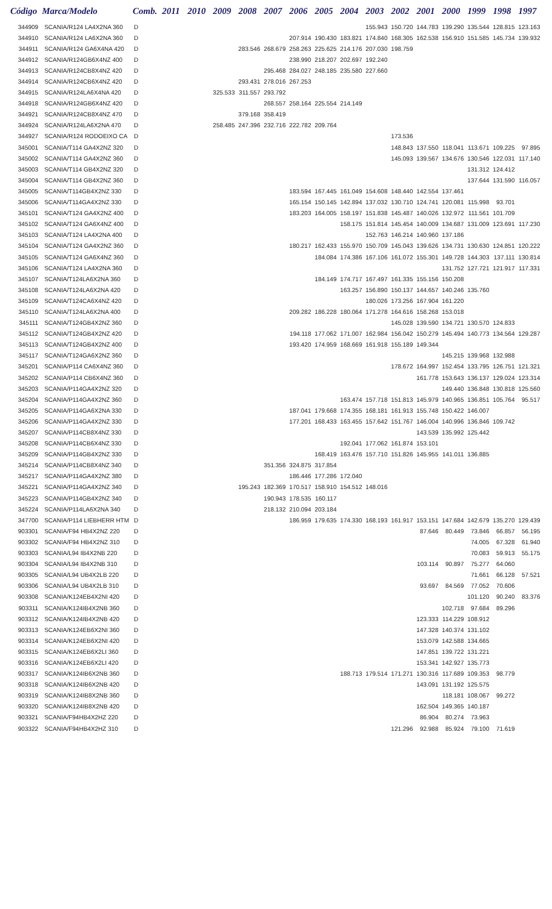| Código | Marca/Modelo | Comb. | 2011 | 2010 | 2009 | 2008 | 2007 | 2006 | 2005 | 2004 | 2003 | 2002 | 2001 | 2000 | 1999 | 1998 | 1997 |
| --- | --- | --- | --- | --- | --- | --- | --- | --- | --- | --- | --- | --- | --- | --- | --- | --- | --- |
| 344909 | SCANIA/R124 LA4X2NA 360 | D | | | | | | | | | 155.943 | 150.720 | 144.783 | 139.290 | 135.544 | 128.815 | 123.163 |
| 344910 | SCANIA/R124 LA6X2NA 360 | D | | | | | | 207.914 | 190.430 | 183.821 | 174.840 | 168.305 | 162.538 | 156.910 | 151.585 | 145.734 | 139.932 |
| 344911 | SCANIA/R124 GA6X4NA 420 | D | | | | 283.546 | 268.679 | 258.263 | 225.625 | 214.176 | 207.030 | 198.759 | | | | | |
| 344912 | SCANIA/R124GB6X4NZ 400 | D | | | | | | 238.990 | 218.207 | 202.697 | 192.240 | | | | | | |
| 344913 | SCANIA/R124CB8X4NZ 420 | D | | | | | 295.468 | 284.027 | 248.185 | 235.580 | 227.660 | | | | | | |
| 344914 | SCANIA/R124CB6X4NZ 420 | D | | | | 293.431 | 278.016 | 267.253 | | | | | | | | | |
| 344915 | SCANIA/R124LA6X4NA 420 | D | | | 325.533 | 311.557 | 293.792 | | | | | | | | | | |
| 344918 | SCANIA/R124GB6X4NZ 420 | D | | | | | 268.557 | 258.164 | 225.554 | 214.149 | | | | | | | |
| 344921 | SCANIA/R124CB8X4NZ 470 | D | | | | 379.168 | 358.419 | | | | | | | | | | |
| 344924 | SCANIA/R124LA6X2NA 470 | D | | | 258.485 | 247.396 | 232.716 | 222.782 | 209.764 | | | | | | | | |
| 344927 | SCANIA/R124 RODOEIXO CA | D | | | | | | | | | | 173.536 | | | | | |
| 345001 | SCANIA/T114 GA4X2NZ 320 | D | | | | | | | | | | 148.843 | 137.550 | 118.041 | 113.671 | 109.225 | 97.895 |
| 345002 | SCANIA/T114 GA4X2NZ 360 | D | | | | | | | | | | 145.093 | 139.567 | 134.676 | 130.546 | 122.031 | 117.140 |
| 345003 | SCANIA/T114 GB4X2NZ 320 | D | | | | | | | | | | | | | 131.312 | 124.412 | |
| 345004 | SCANIA/T114 GB4X2NZ 360 | D | | | | | | | | | | | | | 137.644 | 131.590 | 116.057 |
| 345005 | SCANIA/T114GB4X2NZ 330 | D | | | | | | 183.594 | 167.445 | 161.049 | 154.608 | 148.440 | 142.554 | 137.461 | | | |
| 345006 | SCANIA/T114GA4X2NZ 330 | D | | | | | | 165.154 | 150.145 | 142.894 | 137.032 | 130.710 | 124.741 | 120.081 | 115.998 | 93.701 | |
| 345101 | SCANIA/T124 GA4X2NZ 400 | D | | | | | | 183.203 | 164.005 | 158.197 | 151.838 | 145.487 | 140.026 | 132.972 | 111.561 | 101.709 | |
| 345102 | SCANIA/T124 GA6X4NZ 400 | D | | | | | | | | 158.175 | 151.814 | 145.454 | 140.009 | 134.687 | 131.009 | 123.691 | 117.230 |
| 345103 | SCANIA/T124 LA4X2NA 400 | D | | | | | | | | | 152.763 | 146.214 | 140.960 | 137.186 | | | |
| 345104 | SCANIA/T124 GA4X2NZ 360 | D | | | | | | 180.217 | 162.433 | 155.970 | 150.709 | 145.043 | 139.626 | 134.731 | 130.630 | 124.851 | 120.222 |
| 345105 | SCANIA/T124 GA6X4NZ 360 | D | | | | | | | 184.084 | 174.386 | 167.106 | 161.072 | 155.301 | 149.728 | 144.303 | 137.111 | 130.814 |
| 345106 | SCANIA/T124 LA4X2NA 360 | D | | | | | | | | | | | | 131.752 | 127.721 | 121.917 | 117.331 |
| 345107 | SCANIA/T124LA6X2NA 360 | D | | | | | | | 184.149 | 174.717 | 167.497 | 161.335 | 155.156 | 150.208 | | | |
| 345108 | SCANIA/T124LA6X2NA 420 | D | | | | | | | | 163.257 | 156.890 | 150.137 | 144.657 | 140.246 | 135.760 | | |
| 345109 | SCANIA/T124CA6X4NZ 420 | D | | | | | | | | | 180.026 | 173.256 | 167.904 | 161.220 | | | |
| 345110 | SCANIA/T124LA6X2NA 400 | D | | | | | | 209.282 | 186.228 | 180.064 | 171.278 | 164.616 | 158.268 | 153.018 | | | |
| 345111 | SCANIA/T124GB4X2NZ 360 | D | | | | | | | | | | 145.028 | 139.590 | 134.721 | 130.570 | 124.833 | |
| 345112 | SCANIA/T124GB4X2NZ 420 | D | | | | | | 194.118 | 177.062 | 171.007 | 162.984 | 156.042 | 150.279 | 145.494 | 140.773 | 134.564 | 129.287 |
| 345113 | SCANIA/T124GB4X2NZ 400 | D | | | | | | 193.420 | 174.959 | 168.669 | 161.918 | 155.189 | 149.344 | | | | |
| 345117 | SCANIA/T124GA6X2NZ 360 | D | | | | | | | | | | | | 145.215 | 139.968 | 132.988 | |
| 345201 | SCANIA/P114 CA6X4NZ 360 | D | | | | | | | | | | 178.672 | 164.997 | 152.454 | 133.795 | 126.751 | 121.321 |
| 345202 | SCANIA/P114 CB6X4NZ 360 | D | | | | | | | | | | | 161.778 | 153.643 | 136.137 | 129.024 | 123.314 |
| 345203 | SCANIA/P114GA4X2NZ 320 | D | | | | | | | | | | | | 149.440 | 136.848 | 130.818 | 125.560 |
| 345204 | SCANIA/P114GA4X2NZ 360 | D | | | | | | | | 163.474 | 157.718 | 151.813 | 145.979 | 140.965 | 136.851 | 105.764 | 95.517 |
| 345205 | SCANIA/P114GA6X2NA 330 | D | | | | | | 187.041 | 179.668 | 174.355 | 168.181 | 161.913 | 155.748 | 150.422 | 146.007 | | |
| 345206 | SCANIA/P114GA4X2NZ 330 | D | | | | | | 177.201 | 168.433 | 163.455 | 157.642 | 151.767 | 146.004 | 140.996 | 136.846 | 109.742 | |
| 345207 | SCANIA/P114CB8X4NZ 330 | D | | | | | | | | | | | 143.539 | 135.992 | 125.442 | | |
| 345208 | SCANIA/P114CB6X4NZ 330 | D | | | | | | | | 192.041 | 177.062 | 161.874 | 153.101 | | | | |
| 345209 | SCANIA/P114GB4X2NZ 330 | D | | | | | | | 168.419 | 163.476 | 157.710 | 151.826 | 145.955 | 141.011 | 136.885 | | |
| 345214 | SCANIA/P114CB8X4NZ 340 | D | | | | | 351.356 | 324.875 | 317.854 | | | | | | | | |
| 345217 | SCANIA/P114GA4X2NZ 380 | D | | | | | | 186.446 | 177.286 | 172.040 | | | | | | | |
| 345221 | SCANIA/P114GA4X2NZ 340 | D | | | | 195.243 | 182.369 | 170.517 | 158.910 | 154.512 | 148.016 | | | | | | |
| 345223 | SCANIA/P114GB4X2NZ 340 | D | | | | | 190.943 | 178.535 | 160.117 | | | | | | | | |
| 345224 | SCANIA/P114LA6X2NA 340 | D | | | | | 218.132 | 210.094 | 203.184 | | | | | | | | |
| 347700 | SCANIA/P114 LIEBHERR HTM | D | | | | | | 186.959 | 179.635 | 174.330 | 168.193 | 161.917 | 153.151 | 147.684 | 142.679 | 135.270 | 129.439 |
| 903301 | SCANIA/F94 HB4X2NZ 220 | D | | | | | | | | | | | 87.646 | 80.449 | 73.846 | 66.857 | 56.195 |
| 903302 | SCANIA/F94 HB4X2NZ 310 | D | | | | | | | | | | | | | 74.005 | 67.328 | 61.940 |
| 903303 | SCANIA/L94 IB4X2NB 220 | D | | | | | | | | | | | | | 70.083 | 59.913 | 55.175 |
| 903304 | SCANIA/L94 IB4X2NB 310 | D | | | | | | | | | | | 103.114 | 90.897 | 75.277 | 64.060 | |
| 903305 | SCANIA/L94 UB4X2LB 220 | D | | | | | | | | | | | | | 71.661 | 66.128 | 57.521 |
| 903306 | SCANIA/L94 UB4X2LB 310 | D | | | | | | | | | | | 93.697 | 84.569 | 77.052 | 70.606 | |
| 903308 | SCANIA/K124EB4X2NI 420 | D | | | | | | | | | | | | | 101.120 | 90.240 | 83.376 |
| 903311 | SCANIA/K124IB4X2NB 360 | D | | | | | | | | | | | | 102.718 | 97.684 | 89.296 | |
| 903312 | SCANIA/K124IB4X2NB 420 | D | | | | | | | | | | | 123.333 | 114.229 | 108.912 | | |
| 903313 | SCANIA/K124EB6X2NI 360 | D | | | | | | | | | | | 147.328 | 140.374 | 131.102 | | |
| 903314 | SCANIA/K124EB6X2NI 420 | D | | | | | | | | | | | 153.079 | 142.588 | 134.665 | | |
| 903315 | SCANIA/K124EB6X2LI 360 | D | | | | | | | | | | | 147.851 | 139.722 | 131.221 | | |
| 903316 | SCANIA/K124EB6X2LI 420 | D | | | | | | | | | | | 153.341 | 142.927 | 135.773 | | |
| 903317 | SCANIA/K124IB6X2NB 360 | D | | | | | | | | 188.713 | 179.514 | 171.271 | 130.316 | 117.689 | 109.353 | 98.779 | |
| 903318 | SCANIA/K124IB6X2NB 420 | D | | | | | | | | | | | 143.091 | 131.192 | 125.575 | | |
| 903319 | SCANIA/K124IB8X2NB 360 | D | | | | | | | | | | | | 118.181 | 108.067 | 99.272 | |
| 903320 | SCANIA/K124IB8X2NB 420 | D | | | | | | | | | | | 162.504 | 149.365 | 140.187 | | |
| 903321 | SCANIA/F94HB4X2HZ 220 | D | | | | | | | | | | | 86.904 | 80.274 | 73.963 | | |
| 903322 | SCANIA/F94HB4X2HZ 310 | D | | | | | | | | | | 121.296 | 92.988 | 85.924 | 79.100 | 71.619 | |